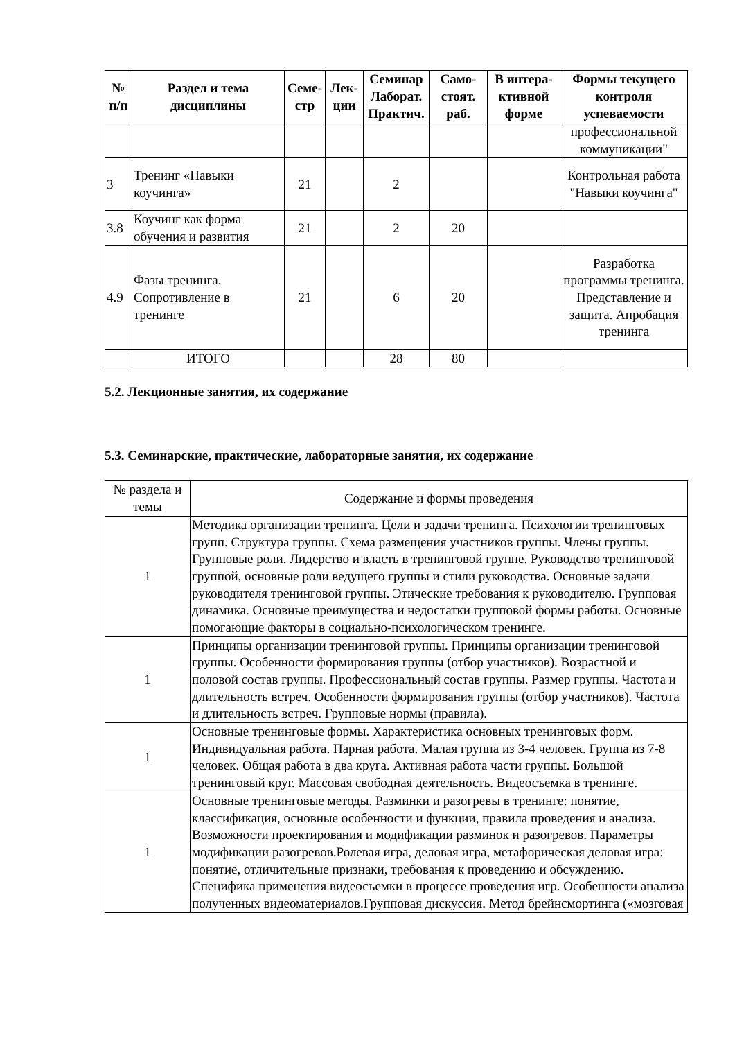| № п/п | Раздел и тема дисциплины | Семе-стр | Лек-ции | Семинар Лаборат. Практич. | Само-стоят. раб. | В интера-ктивной форме | Формы текущего контроля успеваемости |
| --- | --- | --- | --- | --- | --- | --- | --- |
| | | | | | | | профессиональной коммуникации" |
| 3 | Тренинг «Навыки коучинга» | 21 | | 2 | | | Контрольная работа "Навыки коучинга" |
| 3.8 | Коучинг как форма обучения и развития | 21 | | 2 | 20 | | |
| 4.9 | Фазы тренинга. Сопротивление в тренинге | 21 | | 6 | 20 | | Разработка программы тренинга. Представление и защита. Апробация тренинга |
| | ИТОГО | | | 28 | 80 | | |
5.2. Лекционные занятия, их содержание
5.3. Семинарские, практические, лабораторные занятия, их содержание
| № раздела и темы | Содержание и формы проведения |
| 1 | Методика организации тренинга. Цели и задачи тренинга. Психологии тренинговых групп. Структура группы. Схема размещения участников группы. Члены группы. Групповые роли. Лидерство и власть в тренинговой группе. Руководство тренинговой группой, основные роли ведущего группы и стили руководства. Основные задачи руководителя тренинговой группы. Этические требования к руководителю. Групповая динамика. Основные преимущества и недостатки групповой формы работы. Основные помогающие факторы в социально-психологическом тренинге. |
| 1 | Принципы организации тренинговой группы. Принципы организации тренинговой группы. Особенности формирования группы (отбор участников). Возрастной и половой состав группы. Профессиональный состав группы. Размер группы. Частота и длительность встреч. Особенности формирования группы (отбор участников). Частота и длительность встреч. Групповые нормы (правила). |
| 1 | Основные тренинговые формы. Характеристика основных тренинговых форм. Индивидуальная работа. Парная работа. Малая группа из 3-4 человек. Группа из 7-8 человек. Общая работа в два круга. Активная работа части группы. Большой тренинговый круг. Массовая свободная деятельность. Видеосъемка в тренинге. |
| 1 | Основные тренинговые методы. Разминки и разогревы в тренинге: понятие, классификация, основные особенности и функции, правила проведения и анализа. Возможности проектирования и модификации разминок и разогревов. Параметры модификации разогревов.Ролевая игра, деловая игра, метафорическая деловая игра: понятие, отличительные признаки, требования к проведению и обсуждению. Специфика применения видеосъемки в процессе проведения игр. Особенности анализа полученных видеоматериалов.Групповая дискуссия. Метод брейнсмортинга («мозговая |